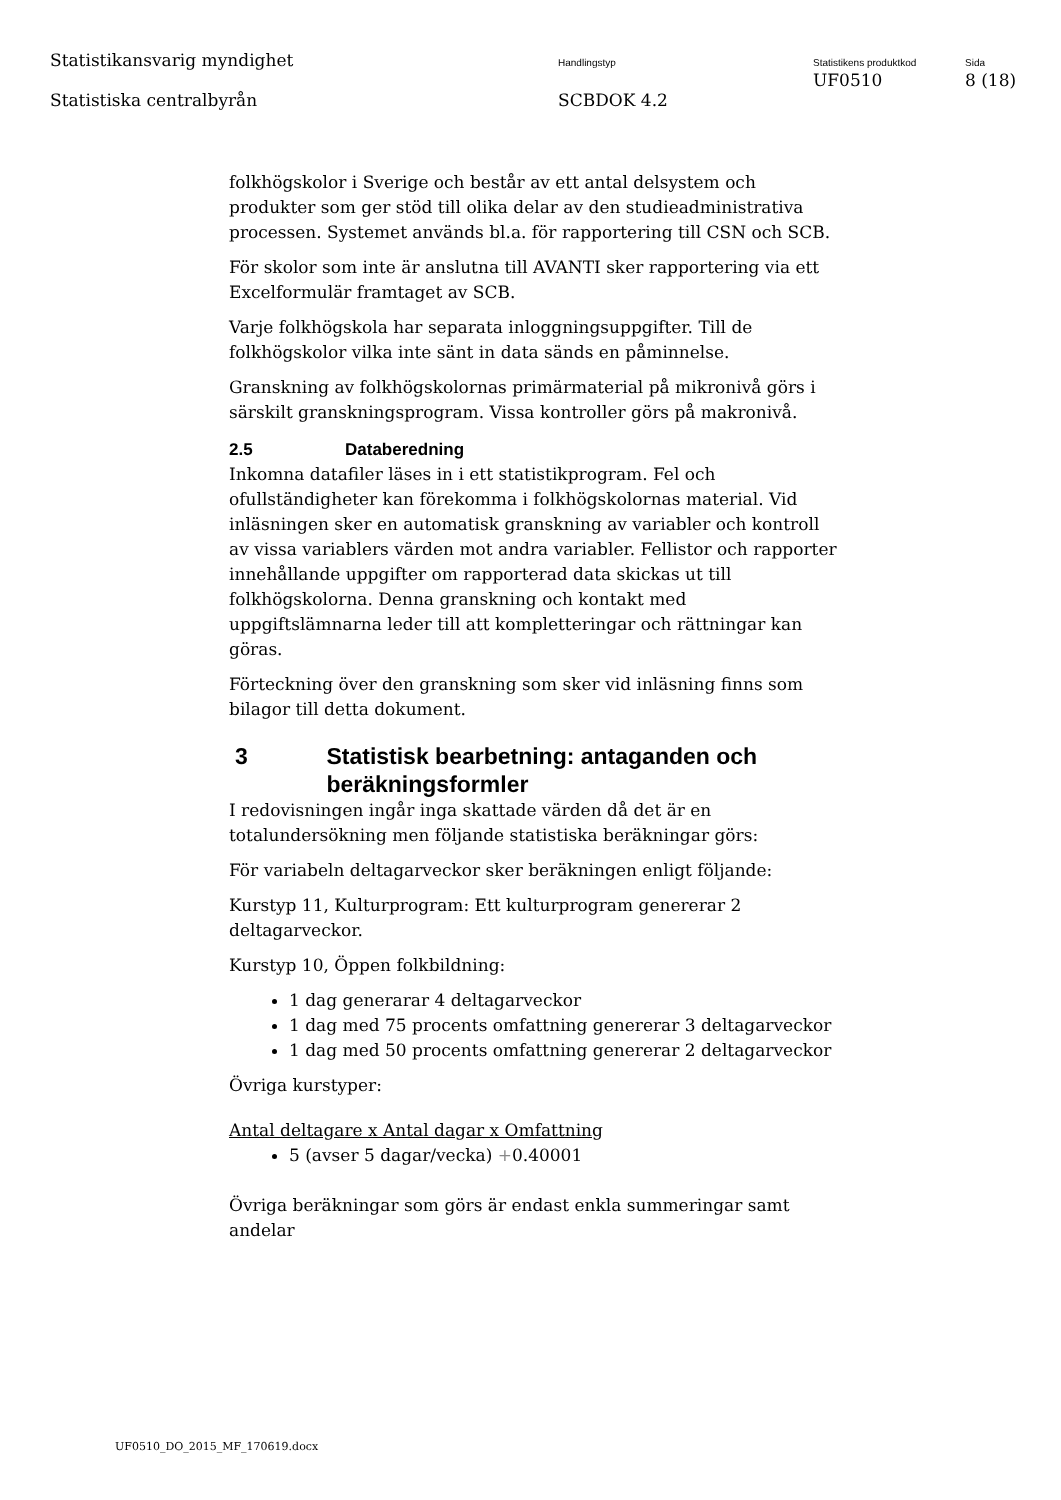Statistikansvarig myndighet
Statistiska centralbyrån
Handlingstyp
SCBDOK 4.2
Statistikens produktkod
UF0510
Sida
8 (18)
folkhögskolor i Sverige och består av ett antal delsystem och produkter som ger stöd till olika delar av den studieadministrativa processen. Systemet används bl.a. för rapportering till CSN och SCB.
För skolor som inte är anslutna till AVANTI sker rapportering via ett Excelformulär framtaget av SCB.
Varje folkhögskola har separata inloggningsuppgifter. Till de folkhögskolor vilka inte sänt in data sänds en påminnelse.
Granskning av folkhögskolornas primärmaterial på mikronivå görs i särskilt granskningsprogram. Vissa kontroller görs på makronivå.
2.5 Databeredning
Inkomna datafiler läses in i ett statistikprogram. Fel och ofullständigheter kan förekomma i folkhögskolornas material. Vid inläsningen sker en automatisk granskning av variabler och kontroll av vissa variablers värden mot andra variabler. Fellistor och rapporter innehållande uppgifter om rapporterad data skickas ut till folkhögskolorna. Denna granskning och kontakt med uppgiftslämnarna leder till att kompletteringar och rättningar kan göras.
Förteckning över den granskning som sker vid inläsning finns som bilagor till detta dokument.
3 Statistisk bearbetning: antaganden och beräkningsformler
I redovisningen ingår inga skattade värden då det är en totalundersökning men följande statistiska beräkningar görs:
För variabeln deltagarveckor sker beräkningen enligt följande:
Kurstyp 11, Kulturprogram: Ett kulturprogram genererar 2 deltagarveckor.
Kurstyp 10, Öppen folkbildning:
1 dag generarar 4 deltagarveckor
1 dag med 75 procents omfattning genererar 3 deltagarveckor
1 dag med 50 procents omfattning genererar 2 deltagarveckor
Övriga kurstyper:
Antal deltagare x Antal dagar x Omfattning
5 (avser 5 dagar/vecka) +0.40001
Övriga beräkningar som görs är endast enkla summeringar samt andelar
UF0510_DO_2015_MF_170619.docx